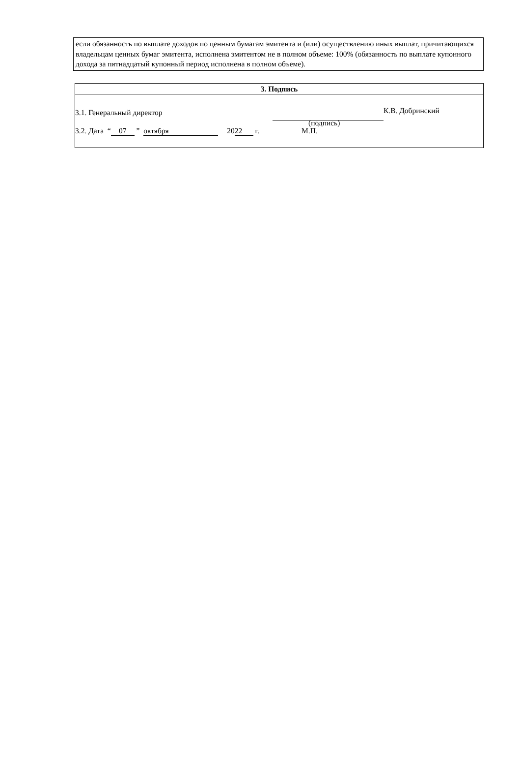если обязанность по выплате доходов по ценным бумагам эмитента и (или) осуществлению иных выплат, причитающихся владельцам ценных бумаг эмитента, исполнена эмитентом не в полном объеме: 100% (обязанность по выплате купонного дохода за пятнадцатый купонный период исполнена в полном объеме).
3. Подпись
3.1. Генеральный директор К.В. Добринский
(подпись)
3.2. Дата “ 07 ” октября 20 22 г. М.П.